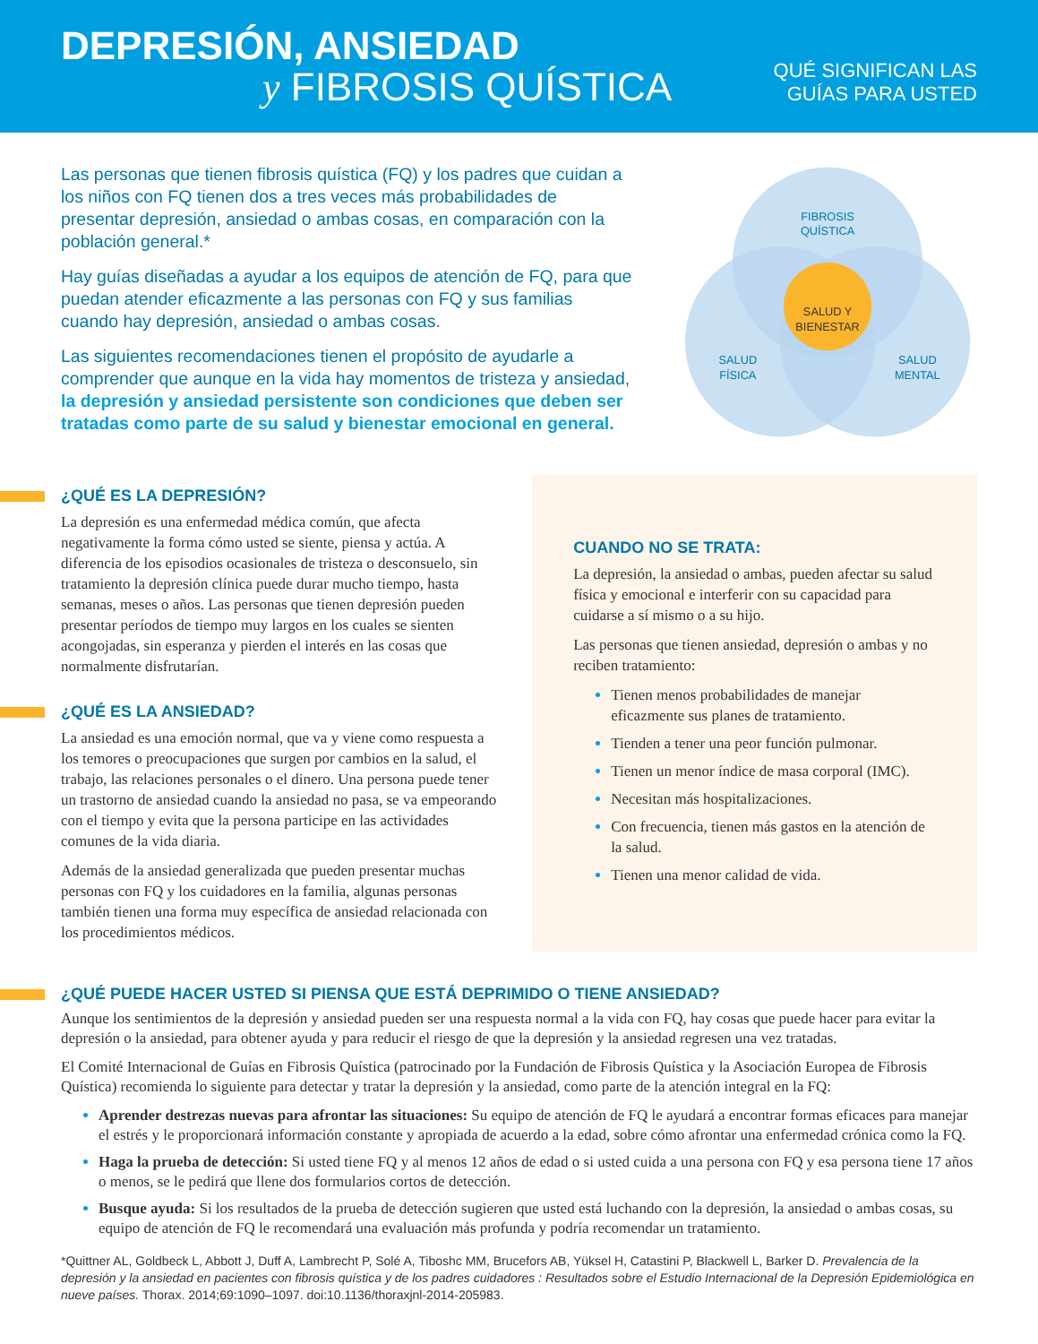DEPRESIÓN, ANSIEDAD
y FIBROSIS QUÍSTICA
QUÉ SIGNIFICAN LAS
GUÍAS PARA USTED
Las personas que tienen fibrosis quística (FQ) y los padres que cuidan a los niños con FQ tienen dos a tres veces más probabilidades de presentar depresión, ansiedad o ambas cosas, en comparación con la población general.*
Hay guías diseñadas a ayudar a los equipos de atención de FQ, para que puedan atender eficazmente a las personas con FQ y sus familias cuando hay depresión, ansiedad o ambas cosas.
Las siguientes recomendaciones tienen el propósito de ayudarle a comprender que aunque en la vida hay momentos de tristeza y ansiedad, la depresión y ansiedad persistente son condiciones que deben ser tratadas como parte de su salud y bienestar emocional en general.
FIBROSIS
QUÍSTICA
SALUD Y
BIENESTAR
SALUD
FÍSICA
SALUD
MENTAL
¿QUÉ ES LA DEPRESIÓN?
La depresión es una enfermedad médica común, que afecta negativamente la forma cómo usted se siente, piensa y actúa. A diferencia de los episodios ocasionales de tristeza o desconsuelo, sin tratamiento la depresión clínica puede durar mucho tiempo, hasta semanas, meses o años. Las personas que tienen depresión pueden presentar períodos de tiempo muy largos en los cuales se sienten acongojadas, sin esperanza y pierden el interés en las cosas que normalmente disfrutarían.
¿QUÉ ES LA ANSIEDAD?
La ansiedad es una emoción normal, que va y viene como respuesta a los temores o preocupaciones que surgen por cambios en la salud, el trabajo, las relaciones personales o el dinero. Una persona puede tener un trastorno de ansiedad cuando la ansiedad no pasa, se va empeorando con el tiempo y evita que la persona participe en las actividades comunes de la vida diaria.
Además de la ansiedad generalizada que pueden presentar muchas personas con FQ y los cuidadores en la familia, algunas personas también tienen una forma muy específica de ansiedad relacionada con los procedimientos médicos.
CUANDO NO SE TRATA:
La depresión, la ansiedad o ambas, pueden afectar su salud física y emocional e interferir con su capacidad para cuidarse a sí mismo o a su hijo.
Las personas que tienen ansiedad, depresión o ambas y no reciben tratamiento:
Tienen menos probabilidades de manejar eficazmente sus planes de tratamiento.
Tienden a tener una peor función pulmonar.
Tienen un menor índice de masa corporal (IMC).
Necesitan más hospitalizaciones.
Con frecuencia, tienen más gastos en la atención de la salud.
Tienen una menor calidad de vida.
¿QUÉ PUEDE HACER USTED SI PIENSA QUE ESTÁ DEPRIMIDO O TIENE ANSIEDAD?
Aunque los sentimientos de la depresión y ansiedad pueden ser una respuesta normal a la vida con FQ, hay cosas que puede hacer para evitar la depresión o la ansiedad, para obtener ayuda y para reducir el riesgo de que la depresión y la ansiedad regresen una vez tratadas.
El Comité Internacional de Guías en Fibrosis Quística (patrocinado por la Fundación de Fibrosis Quística y la Asociación Europea de Fibrosis Quística) recomienda lo siguiente para detectar y tratar la depresión y la ansiedad, como parte de la atención integral en la FQ:
Aprender destrezas nuevas para afrontar las situaciones: Su equipo de atención de FQ le ayudará a encontrar formas eficaces para manejar el estrés y le proporcionará información constante y apropiada de acuerdo a la edad, sobre cómo afrontar una enfermedad crónica como la FQ.
Haga la prueba de detección: Si usted tiene FQ y al menos 12 años de edad o si usted cuida a una persona con FQ y esa persona tiene 17 años o menos, se le pedirá que llene dos formularios cortos de detección.
Busque ayuda: Si los resultados de la prueba de detección sugieren que usted está luchando con la depresión, la ansiedad o ambas cosas, su equipo de atención de FQ le recomendará una evaluación más profunda y podría recomendar un tratamiento.
*Quittner AL, Goldbeck L, Abbott J, Duff A, Lambrecht P, Solé A, Tiboshc MM, Brucefors AB, Yüksel H, Catastini P, Blackwell L, Barker D. Prevalencia de la depresión y la ansiedad en pacientes con fibrosis quística y de los padres cuidadores : Resultados sobre el Estudio Internacional de la Depresión Epidemiológica en nueve países. Thorax. 2014;69:1090–1097. doi:10.1136/thoraxjnl-2014-205983.